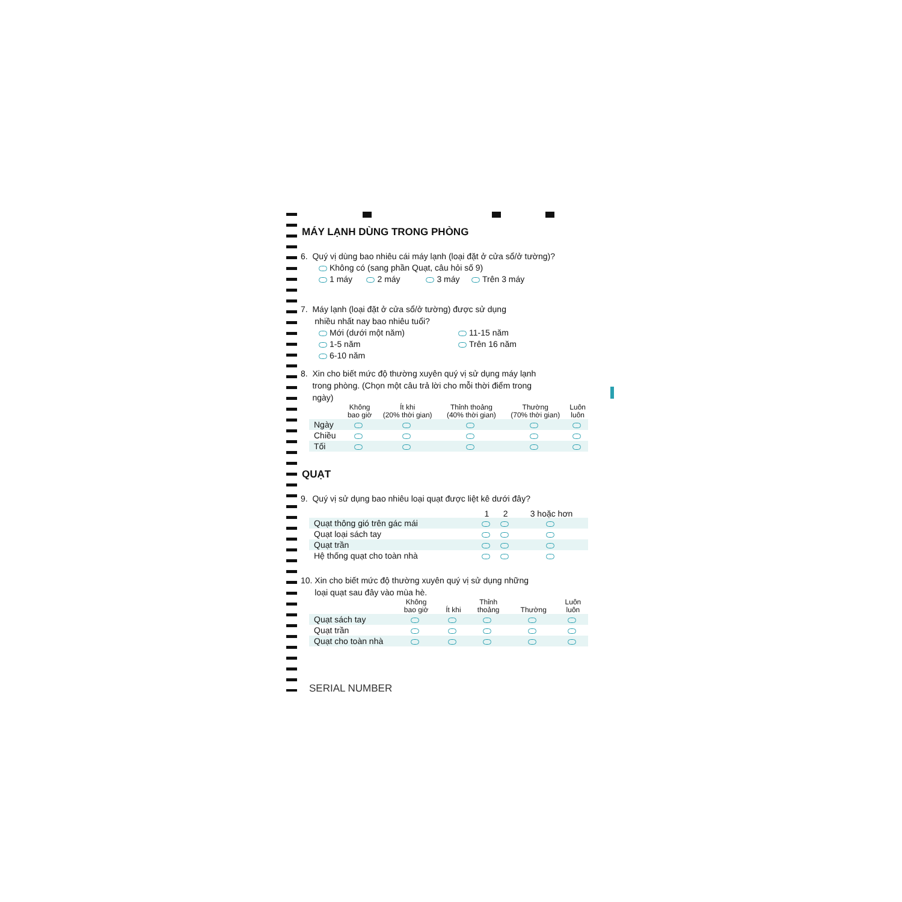MÁY LẠNH DÙNG TRONG PHÒNG
6. Quý vị dùng bao nhiêu cái máy lạnh (loại đặt ở cửa sổ/ở tường)?
Không có (sang phần Quạt, câu hỏi số 9)
1 máy 2 máy 3 máy Trên 3 máy
7. Máy lạnh (loại đặt ở cửa sổ/ở tường) được sử dụng
nhiều nhất nay bao nhiêu tuổi?
Mới (dưới một năm)
1-5 năm
6-10 năm
11-15 năm
Trên 16 năm
8. Xin cho biết mức độ thường xuyên quý vị sử dụng máy lạnh
trong phòng. (Chọn một câu trả lời cho mỗi thời điểm trong
ngày)
| | Không bao giờ | Ít khi (20% thời gian) | Thỉnh thoảng (40% thời gian) | Thường (70% thời gian) | Luôn luôn |
| --- | --- | --- | --- | --- | --- |
| Ngày | | | | | |
| Chiều | | | | | |
| Tối | | | | | |
QUẠT
9. Quý vị sử dụng bao nhiêu loại quạt được liệt kê dưới đây?
| | 1 | 2 | 3 hoặc hơn |
| --- | --- | --- | --- |
| Quạt thông gió trên gác mái | | | |
| Quạt loại sách tay | | | |
| Quạt trần | | | |
| Hệ thống quạt cho toàn nhà | | | |
10. Xin cho biết mức độ thường xuyên quý vị sử dụng những
loại quạt sau đây vào mùa hè.
| | Không bao giờ | Ít khi | Thỉnh thoảng | Thường | Luôn luôn |
| --- | --- | --- | --- | --- | --- |
| Quạt sách tay | | | | | |
| Quạt trần | | | | | |
| Quạt cho toàn nhà | | | | | |
SERIAL NUMBER